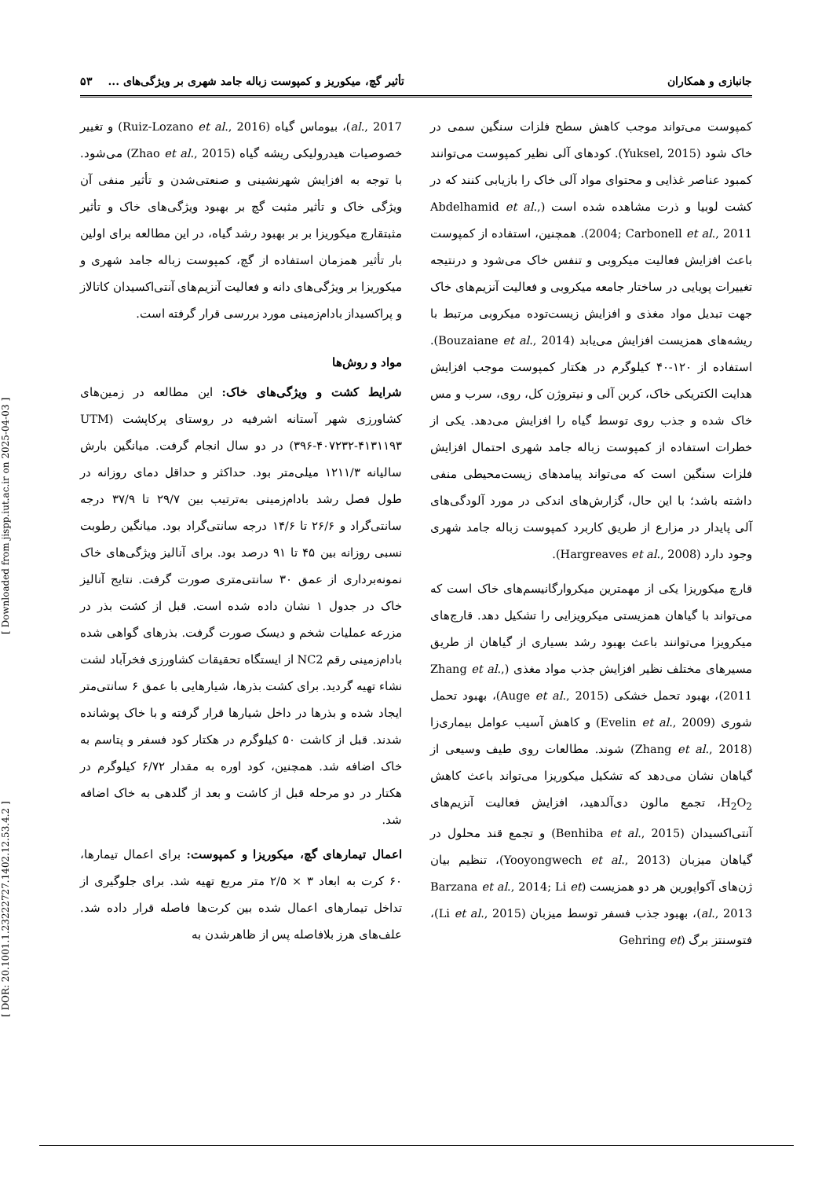جانبازی و همکاران تأثیر گچ، میکوریز و کمپوست زباله جامد شهری بر ویژگی‌های ... ۵۳
کمپوست می‌تواند موجب کاهش سطح فلزات سنگین سمی در خاک شود (Yuksel, 2015). کودهای آلی نظیر کمپوست می‌توانند کمبود عناصر غذایی و محتوای مواد آلی خاک را بازیابی کنند که در کشت لوبیا و ذرت مشاهده شده است (Abdelhamid et al., 2004; Carbonell et al., 2011). همچنین، استفاده از کمپوست باعث افزایش فعالیت میکروبی و تنفس خاک می‌شود و درنتیجه تغییرات پویایی در ساختار جامعه میکروبی و فعالیت آنزیم‌های خاک جهت تبدیل مواد مغذی و افزایش زیست‌توده میکروبی مرتبط با ریشه‌های همزیست افزایش می‌یابد (Bouzaiane et al., 2014). استفاده از ۱۲۰-۴۰ کیلوگرم در هکتار کمپوست موجب افزایش هدایت الکتریکی خاک، کربن آلی و نیتروژن کل، روی، سرب و مس خاک شده و جذب روی توسط گیاه را افزایش می‌دهد. یکی از خطرات استفاده از کمپوست زباله جامد شهری احتمال افزایش فلزات سنگین است که می‌تواند پیامدهای زیست‌محیطی منفی داشته باشد؛ با این حال، گزارش‌های اندکی در مورد آلودگی‌های آلی پایدار در مزارع از طریق کاربرد کمپوست زباله جامد شهری وجود دارد (Hargreaves et al., 2008).
قارچ میکوریزا یکی از مهمترین میکروارگانیسم‌های خاک است که می‌تواند با گیاهان همزیستی میکرویزایی را تشکیل دهد. قارچ‌های میکرویزا می‌توانند باعث بهبود رشد بسیاری از گیاهان از طریق مسیرهای مختلف نظیر افزایش جذب مواد مغذی (Zhang et al., 2011)، بهبود تحمل خشکی (Auge et al., 2015)، بهبود تحمل شوری (Evelin et al., 2009) و کاهش آسیب عوامل بیماری‌زا (Zhang et al., 2018) شوند. مطالعات روی طیف وسیعی از گیاهان نشان می‌دهد که تشکیل میکوریزا می‌تواند باعث کاهش H<sub>2</sub>O<sub>2</sub>، تجمع مالون دی‌آلدهید، افزایش فعالیت آنزیم‌های آنتی‌اکسیدان (Benhiba et al., 2015) و تجمع قند محلول در گیاهان میزبان (Yooyongwech et al., 2013)، تنظیم بیان ژن‌های آکواپورین هر دو همزیست (Barzana et al., 2014; Li et al., 2013)، بهبود جذب فسفر توسط میزبان (Li et al., 2015)، فتوسنتز برگ (Gehring et
al., 2017)، بیوماس گیاه (Ruiz-Lozano et al., 2016) و تغییر خصوصیات هیدرولیکی ریشه گیاه (Zhao et al., 2015) می‌شود. با توجه به افزایش شهرنشینی و صنعتی‌شدن و تأثیر منفی آن ویژگی خاک و تأثیر مثبت گچ بر بهبود ویژگی‌های خاک و تأثیر مثبتقارچ میکوریزا بر بر بهبود رشد گیاه، در این مطالعه برای اولین بار تأثیر همزمان استفاده از گچ، کمپوست زباله جامد شهری و میکوریزا بر ویژگی‌های دانه و فعالیت آنزیم‌های آنتی‌اکسیدان کاتالاز و پراکسیداز بادام‌زمینی مورد بررسی قرار گرفته است.
مواد و روش‌ها
شرایط کشت و ویژگی‌های خاک: این مطالعه در زمین‌های کشاورزی شهر آستانه اشرفیه در روستای پرکاپشت (UTM ۳۹۶-۴۰۷۲۳۲-۴۱۳۱۱۹۳) در دو سال انجام گرفت. میانگین بارش سالیانه ۱۲۱۱/۳ میلی‌متر بود. حداکثر و حداقل دمای روزانه در طول فصل رشد بادام‌زمینی به‌ترتیب بین ۲۹/۷ تا ۳۷/۹ درجه سانتی‌گراد و ۲۶/۶ تا ۱۴/۶ درجه سانتی‌گراد بود. میانگین رطوبت نسبی روزانه بین ۴۵ تا ۹۱ درصد بود. برای آنالیز ویژگی‌های خاک نمونه‌برداری از عمق ۳۰ سانتی‌متری صورت گرفت. نتایج آنالیز خاک در جدول ۱ نشان داده شده است. قبل از کشت بذر در مزرعه عملیات شخم و دیسک صورت گرفت. بذرهای گواهی شده بادام‌زمینی رقم NC2 از ایستگاه تحقیقات کشاورزی فخرآباد لشت نشاء تهیه گردید. برای کشت بذرها، شیارهایی با عمق ۶ سانتی‌متر ایجاد شده و بذرها در داخل شیارها قرار گرفته و با خاک پوشانده شدند. قبل از کاشت ۵۰ کیلوگرم در هکتار کود فسفر و پتاسم به خاک اضافه شد. همچنین، کود اوره به مقدار ۶/۷۲ کیلوگرم در هکتار در دو مرحله قبل از کاشت و بعد از گلدهی به خاک اضافه شد.
اعمال تیمارهای گچ، میکوریزا و کمپوست: برای اعمال تیمارها، ۶۰ کرت به ابعاد ۳ × ۲/۵ متر مربع تهیه شد. برای جلوگیری از تداخل تیمارهای اعمال شده بین کرت‌ها فاصله قرار داده شد. علف‌های هرز بلافاصله پس از ظاهرشدن به
[ DOR: 20.1001.1.23222727.1402.12.53.4.2 ] [ Downloaded from jispp.iut.ac.ir on 2025-04-03 ]